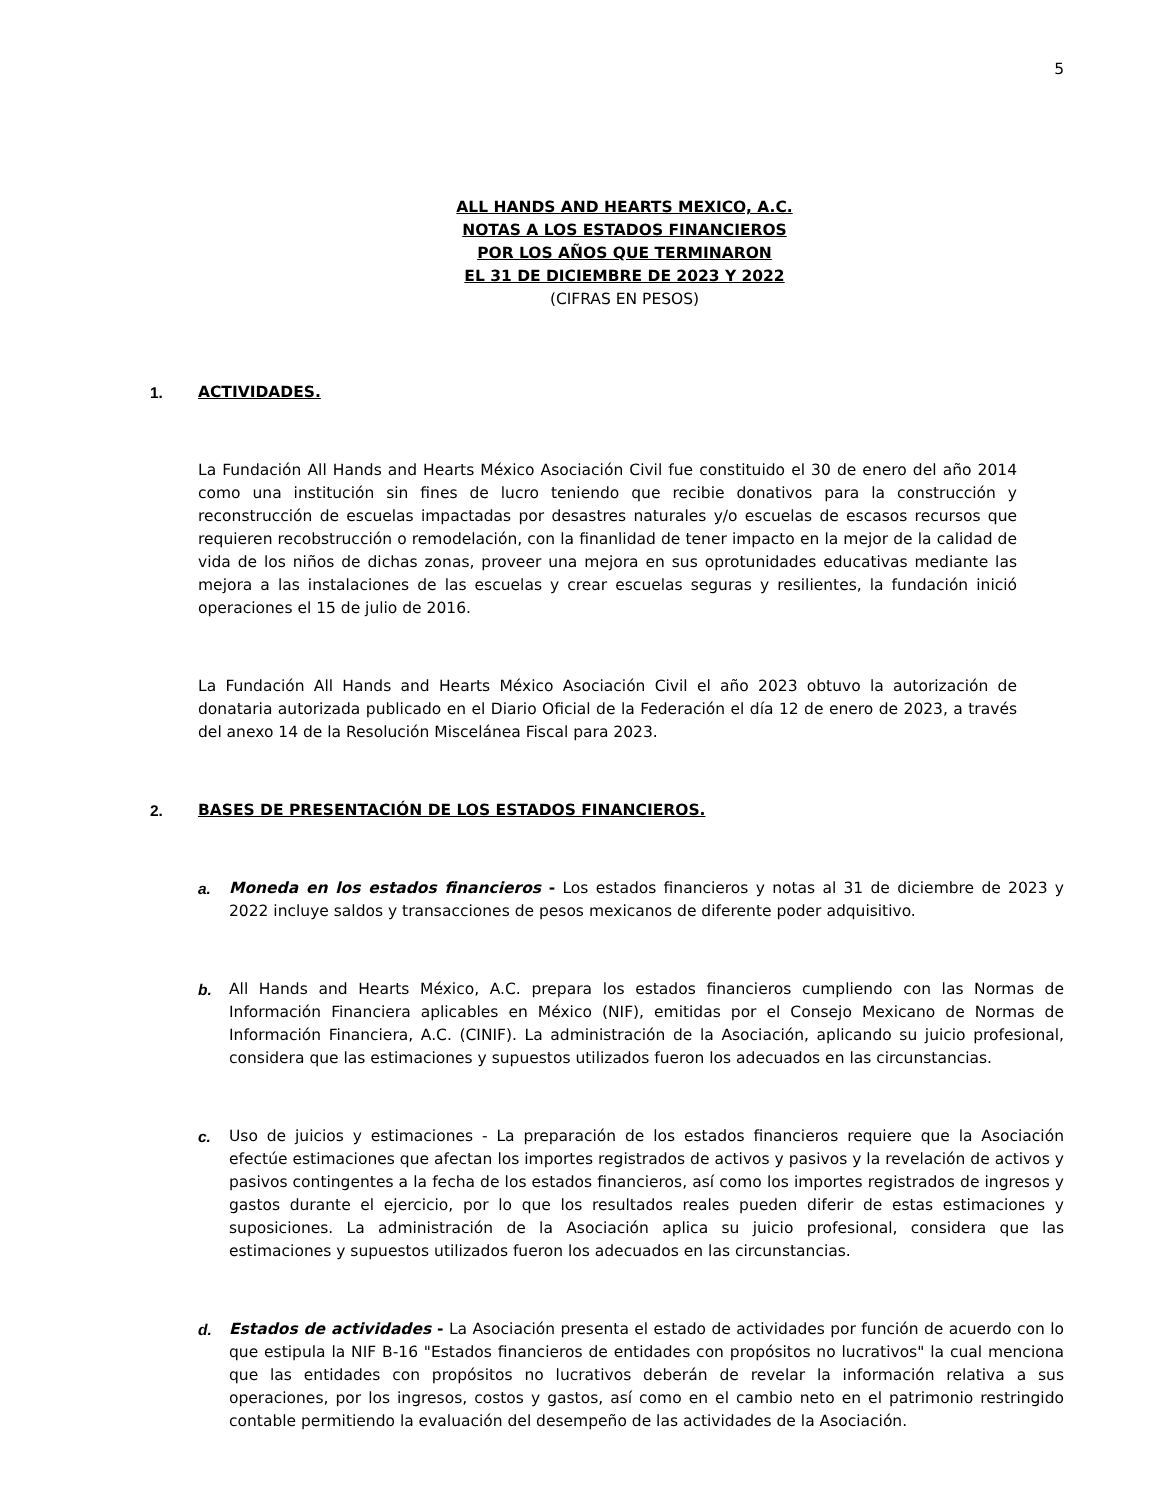5
ALL HANDS AND HEARTS MEXICO, A.C.
NOTAS A LOS ESTADOS FINANCIEROS
POR LOS AÑOS QUE TERMINARON
EL 31 DE DICIEMBRE DE 2023 Y 2022
(CIFRAS EN PESOS)
1. ACTIVIDADES.
La Fundación All Hands and Hearts México Asociación Civil fue constituido el 30 de enero del año 2014 como una institución sin fines de lucro teniendo que recibie donativos para la construcción y reconstrucción de escuelas impactadas por desastres naturales y/o escuelas de escasos recursos que requieren recobstrucción o remodelación, con la finanlidad de tener impacto en la mejor de la calidad de vida de los niños de dichas zonas, proveer una mejora en sus oprotunidades educativas mediante las mejora a las instalaciones de las escuelas y crear escuelas seguras y resilientes, la fundación inició operaciones el 15 de julio de 2016.
La Fundación All Hands and Hearts México Asociación Civil el año 2023 obtuvo la autorización de donataria autorizada publicado en el Diario Oficial de la Federación el día 12 de enero de 2023, a través del anexo 14 de la Resolución Miscelánea Fiscal para 2023.
2. BASES DE PRESENTACIÓN DE LOS ESTADOS FINANCIEROS.
a. Moneda en los estados financieros - Los estados financieros y notas al 31 de diciembre de 2023 y 2022 incluye saldos y transacciones de pesos mexicanos de diferente poder adquisitivo.
b. All Hands and Hearts México, A.C. prepara los estados financieros cumpliendo con las Normas de Información Financiera aplicables en México (NIF), emitidas por el Consejo Mexicano de Normas de Información Financiera, A.C. (CINIF). La administración de la Asociación, aplicando su juicio profesional, considera que las estimaciones y supuestos utilizados fueron los adecuados en las circunstancias.
c. Uso de juicios y estimaciones - La preparación de los estados financieros requiere que la Asociación efectúe estimaciones que afectan los importes registrados de activos y pasivos y la revelación de activos y pasivos contingentes a la fecha de los estados financieros, así como los importes registrados de ingresos y gastos durante el ejercicio, por lo que los resultados reales pueden diferir de estas estimaciones y suposiciones. La administración de la Asociación aplica su juicio profesional, considera que las estimaciones y supuestos utilizados fueron los adecuados en las circunstancias.
d. Estados de actividades - La Asociación presenta el estado de actividades por función de acuerdo con lo que estipula la NIF B-16 "Estados financieros de entidades con propósitos no lucrativos" la cual menciona que las entidades con propósitos no lucrativos deberán de revelar la información relativa a sus operaciones, por los ingresos, costos y gastos, así como en el cambio neto en el patrimonio restringido contable permitiendo la evaluación del desempeño de las actividades de la Asociación.